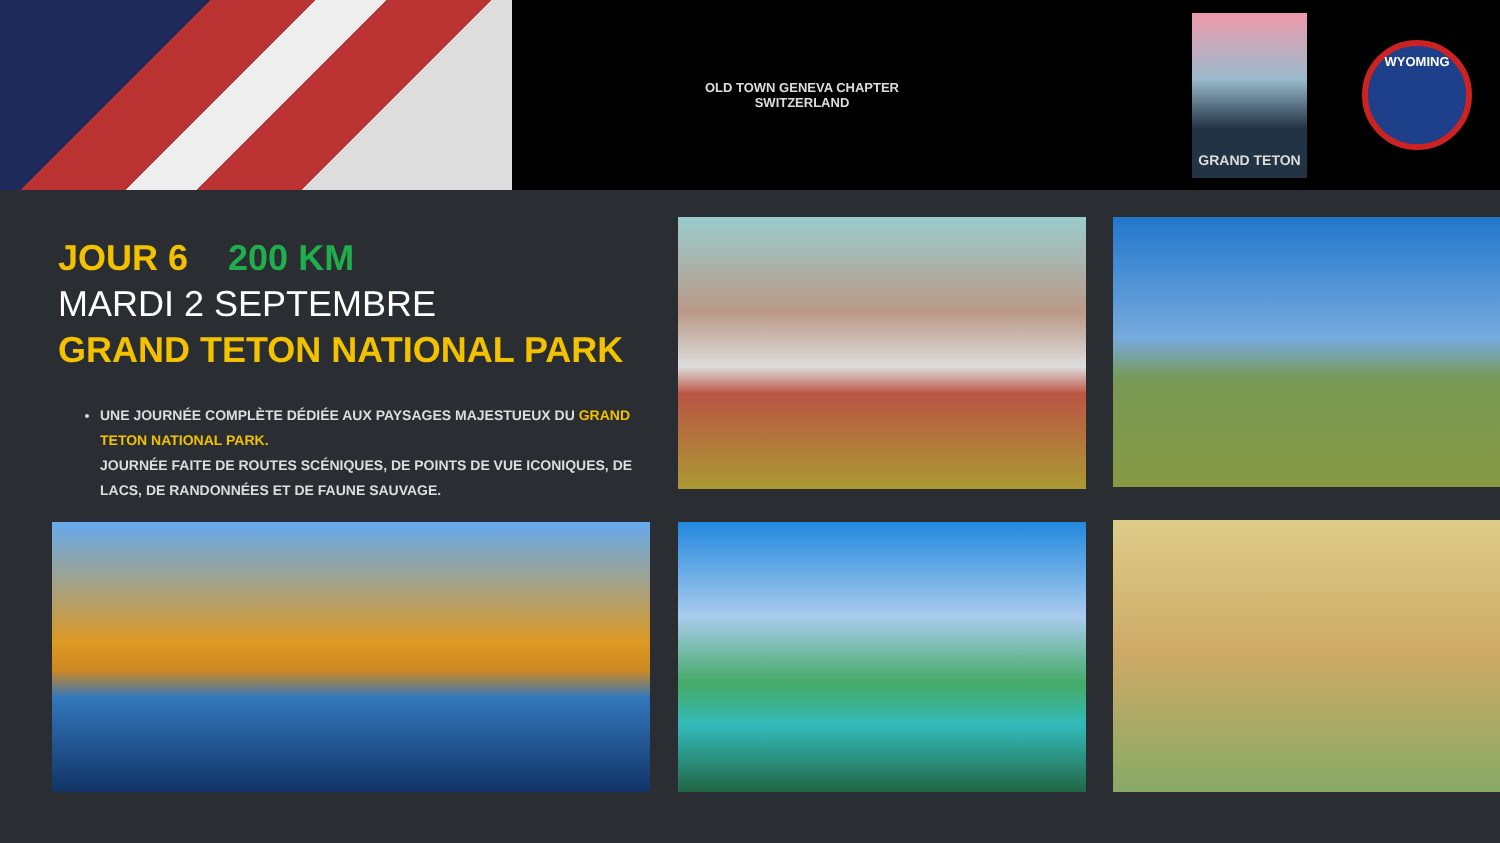OLD TOWN GENEVA CHAPTER
SWITZERLAND
GRAND TETON
WYOMING
JOUR 6 200 KM
MARDI 2 SEPTEMBRE
GRAND TETON NATIONAL PARK
UNE JOURNÉE COMPLÈTE DÉDIÉE AUX PAYSAGES MAJESTUEUX DU GRAND TETON NATIONAL PARK.
JOURNÉE FAITE DE ROUTES SCÉNIQUES, DE POINTS DE VUE ICONIQUES, DE LACS, DE RANDONNÉES ET DE FAUNE SAUVAGE.